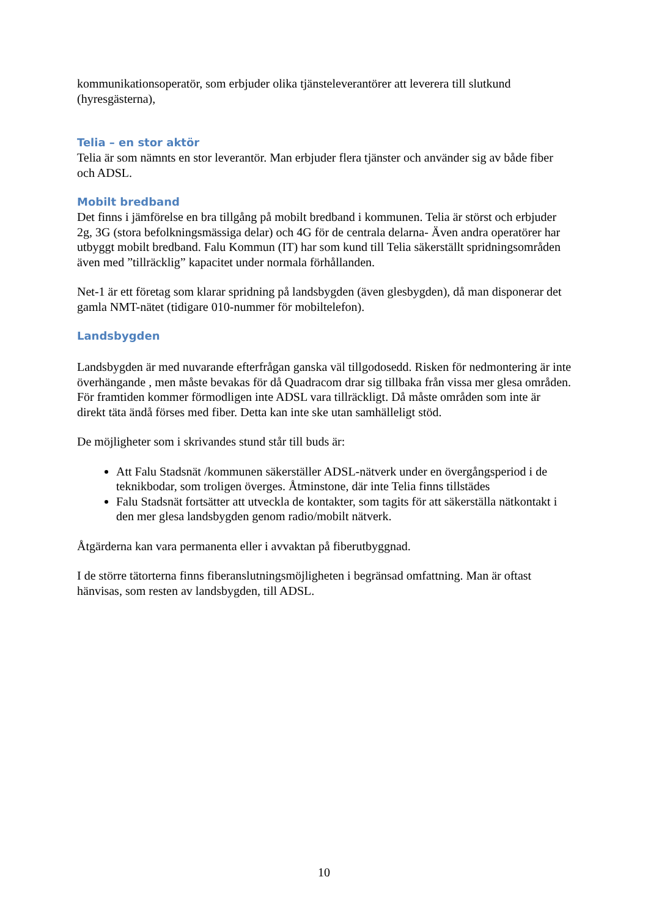kommunikationsoperatör, som erbjuder olika tjänsteleverantörer att leverera till slutkund (hyresgästerna),
Telia – en stor aktör
Telia är som nämnts en stor leverantör. Man erbjuder flera tjänster och använder sig av både fiber och ADSL.
Mobilt bredband
Det finns i jämförelse en bra tillgång på mobilt bredband i kommunen. Telia är störst och erbjuder 2g, 3G (stora befolkningsmässiga delar) och 4G för de centrala delarna- Även andra operatörer har utbyggt mobilt bredband. Falu Kommun (IT) har som kund till Telia säkerställt spridningsområden även med ”tillräcklig” kapacitet under normala förhållanden.
Net-1 är ett företag som klarar spridning på landsbygden (även glesbygden), då man disponerar det gamla NMT-nätet (tidigare 010-nummer för mobiltelefon).
Landsbygden
Landsbygden är med nuvarande efterfrågan ganska väl tillgodosedd. Risken för nedmontering är inte överhängande , men måste bevakas för då Quadracom drar sig tillbaka från vissa mer glesa områden. För framtiden kommer förmodligen inte ADSL vara tillräckligt. Då måste områden som inte är direkt täta ändå förses med fiber. Detta kan inte ske utan samhälleligt stöd.
De möjligheter som i skrivandes stund står till buds är:
Att Falu Stadsnät /kommunen säkerställer ADSL-nätverk under en övergångsperiod i de teknikbodar, som troligen överges. Åtminstone, där inte Telia finns tillstädes
Falu Stadsnät fortsätter att utveckla de kontakter, som tagits för att säkerställa nätkontakt i den mer glesa landsbygden genom radio/mobilt nätverk.
Åtgärderna kan vara permanenta eller i avvaktan på fiberutbyggnad.
I de större tätorterna finns fiberanslutningsmöjligheten i begränsad omfattning. Man är oftast hänvisas, som resten av landsbygden, till ADSL.
10